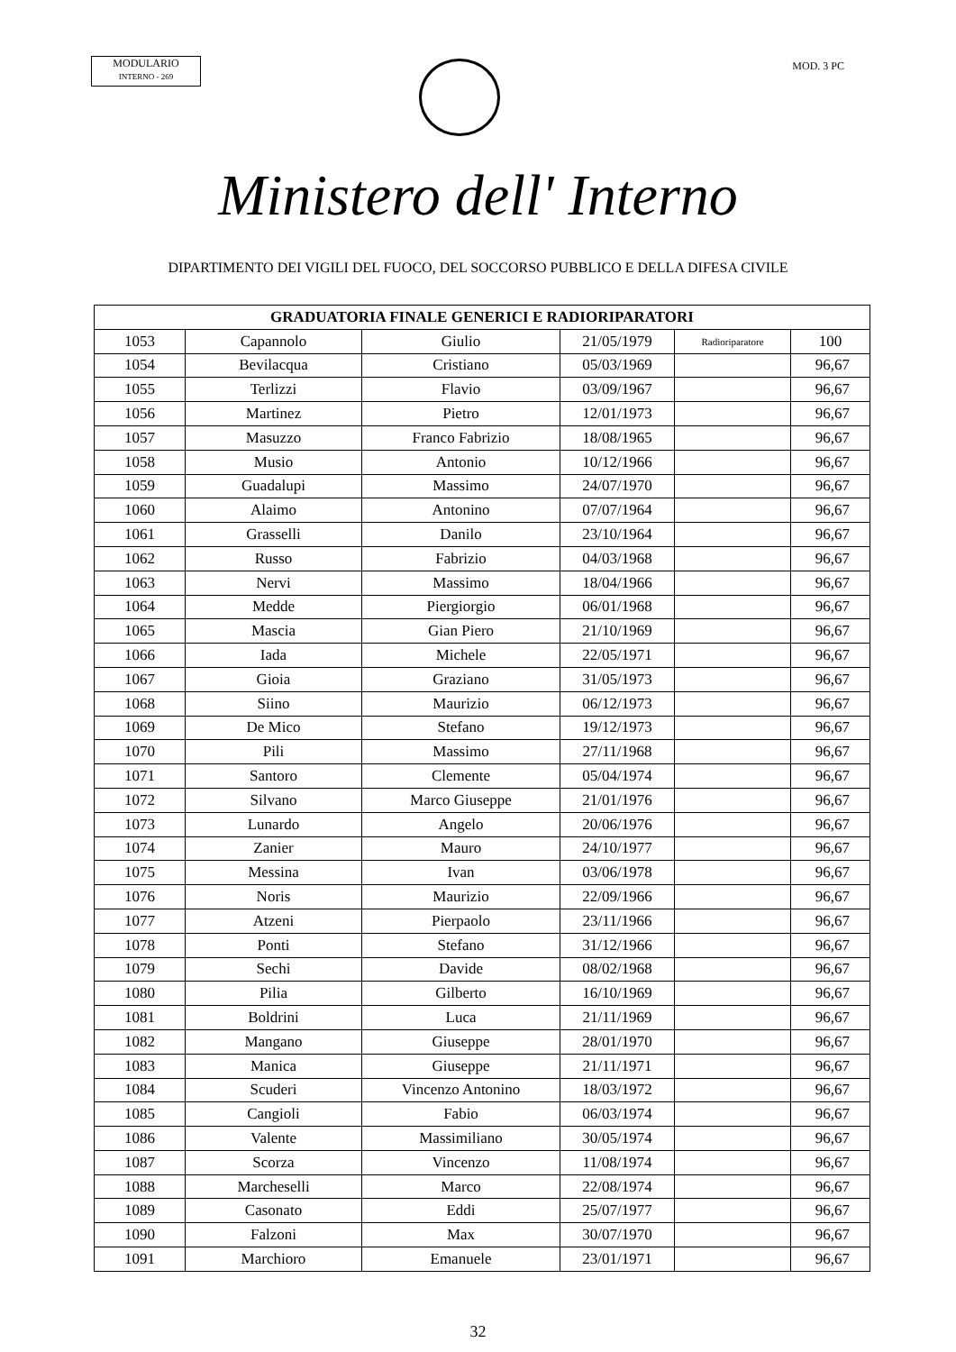MODULARIO
INTERNO - 269
MOD. 3 PC
Ministero dell' Interno
DIPARTIMENTO DEI VIGILI DEL FUOCO, DEL SOCCORSO PUBBLICO E DELLA DIFESA CIVILE
| GRADUATORIA FINALE GENERICI E RADIORIPARATORI | | | | | |
| --- | --- | --- | --- | --- | --- |
| 1053 | Capannolo | Giulio | 21/05/1979 | Radioriparatore | 100 |
| 1054 | Bevilacqua | Cristiano | 05/03/1969 | | 96,67 |
| 1055 | Terlizzi | Flavio | 03/09/1967 | | 96,67 |
| 1056 | Martinez | Pietro | 12/01/1973 | | 96,67 |
| 1057 | Masuzzo | Franco Fabrizio | 18/08/1965 | | 96,67 |
| 1058 | Musio | Antonio | 10/12/1966 | | 96,67 |
| 1059 | Guadalupi | Massimo | 24/07/1970 | | 96,67 |
| 1060 | Alaimo | Antonino | 07/07/1964 | | 96,67 |
| 1061 | Grasselli | Danilo | 23/10/1964 | | 96,67 |
| 1062 | Russo | Fabrizio | 04/03/1968 | | 96,67 |
| 1063 | Nervi | Massimo | 18/04/1966 | | 96,67 |
| 1064 | Medde | Piergiorgio | 06/01/1968 | | 96,67 |
| 1065 | Mascia | Gian Piero | 21/10/1969 | | 96,67 |
| 1066 | Iada | Michele | 22/05/1971 | | 96,67 |
| 1067 | Gioia | Graziano | 31/05/1973 | | 96,67 |
| 1068 | Siino | Maurizio | 06/12/1973 | | 96,67 |
| 1069 | De Mico | Stefano | 19/12/1973 | | 96,67 |
| 1070 | Pili | Massimo | 27/11/1968 | | 96,67 |
| 1071 | Santoro | Clemente | 05/04/1974 | | 96,67 |
| 1072 | Silvano | Marco Giuseppe | 21/01/1976 | | 96,67 |
| 1073 | Lunardo | Angelo | 20/06/1976 | | 96,67 |
| 1074 | Zanier | Mauro | 24/10/1977 | | 96,67 |
| 1075 | Messina | Ivan | 03/06/1978 | | 96,67 |
| 1076 | Noris | Maurizio | 22/09/1966 | | 96,67 |
| 1077 | Atzeni | Pierpaolo | 23/11/1966 | | 96,67 |
| 1078 | Ponti | Stefano | 31/12/1966 | | 96,67 |
| 1079 | Sechi | Davide | 08/02/1968 | | 96,67 |
| 1080 | Pilia | Gilberto | 16/10/1969 | | 96,67 |
| 1081 | Boldrini | Luca | 21/11/1969 | | 96,67 |
| 1082 | Mangano | Giuseppe | 28/01/1970 | | 96,67 |
| 1083 | Manica | Giuseppe | 21/11/1971 | | 96,67 |
| 1084 | Scuderi | Vincenzo Antonino | 18/03/1972 | | 96,67 |
| 1085 | Cangioli | Fabio | 06/03/1974 | | 96,67 |
| 1086 | Valente | Massimiliano | 30/05/1974 | | 96,67 |
| 1087 | Scorza | Vincenzo | 11/08/1974 | | 96,67 |
| 1088 | Marcheselli | Marco | 22/08/1974 | | 96,67 |
| 1089 | Casonato | Eddi | 25/07/1977 | | 96,67 |
| 1090 | Falzoni | Max | 30/07/1970 | | 96,67 |
| 1091 | Marchioro | Emanuele | 23/01/1971 | | 96,67 |
32